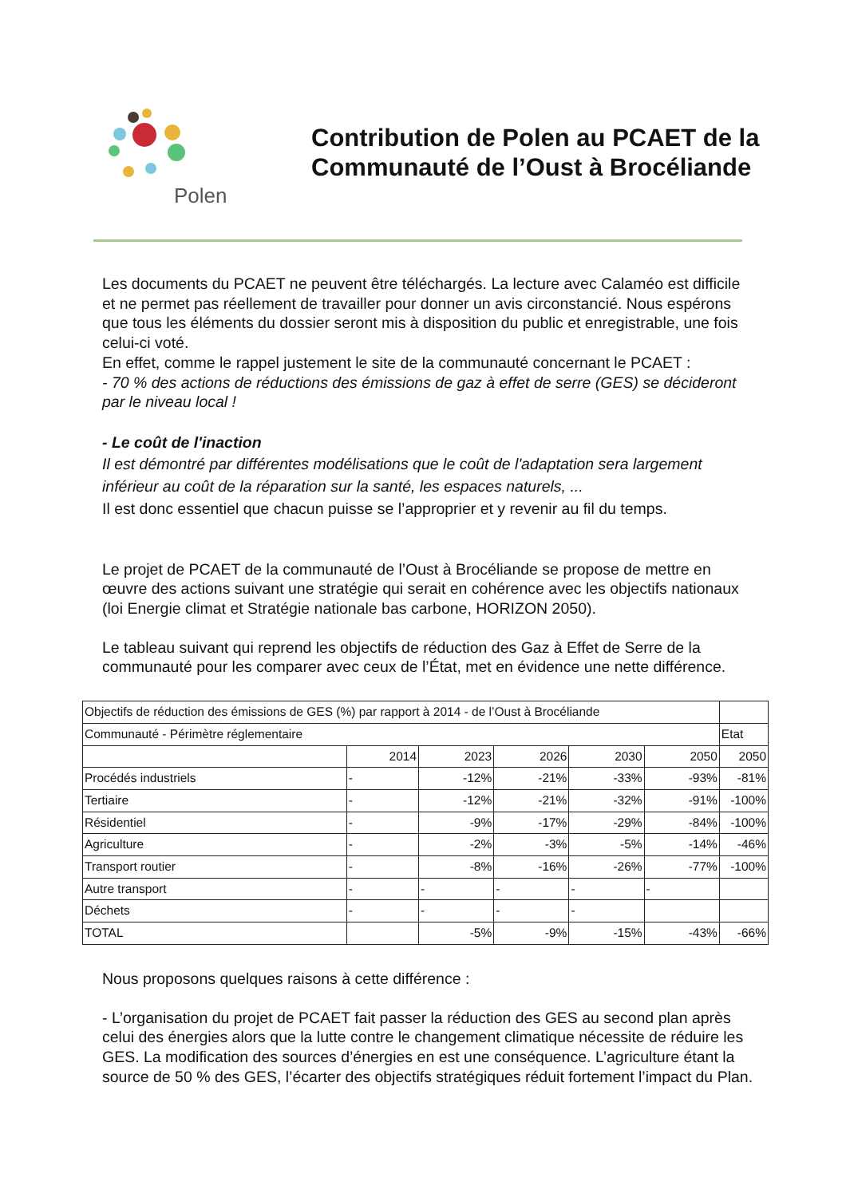Polen
Contribution de Polen au PCAET de la
Communauté de l’Oust à Brocéliande
Les documents du PCAET ne peuvent être téléchargés. La lecture avec Calaméo est difficile et ne permet pas réellement de travailler pour donner un avis circonstancié. Nous espérons que tous les éléments du dossier seront mis à disposition du public et enregistrable, une fois celui-ci voté.
En effet, comme le rappel justement le site de la communauté concernant le PCAET :
- 70 % des actions de réductions des émissions de gaz à effet de serre (GES) se décideront par le niveau local !
- Le coût de l'inaction
Il est démontré par différentes modélisations que le coût de l'adaptation sera largement inférieur au coût de la réparation sur la santé, les espaces naturels, ...
Il est donc essentiel que chacun puisse se l’approprier et y revenir au fil du temps.
Le projet de PCAET de la communauté de l’Oust à Brocéliande se propose de mettre en œuvre des actions suivant une stratégie qui serait en cohérence avec les objectifs nationaux (loi Energie climat et Stratégie nationale bas carbone, HORIZON 2050).
Le tableau suivant qui reprend les objectifs de réduction des Gaz à Effet de Serre de la communauté pour les comparer avec ceux de l’État, met en évidence une nette différence.
| Objectifs de réduction des émissions de GES (%) par rapport à 2014 - de l’Oust à Brocéliande | | | | | | |
| Communauté - Périmètre réglementaire | | | | | | Etat |
| | 2014 | 2023 | 2026 | 2030 | 2050 | 2050 |
| Procédés industriels | - | -12% | -21% | -33% | -93% | -81% |
| Tertiaire | - | -12% | -21% | -32% | -91% | -100% |
| Résidentiel | - | -9% | -17% | -29% | -84% | -100% |
| Agriculture | - | -2% | -3% | -5% | -14% | -46% |
| Transport routier | - | -8% | -16% | -26% | -77% | -100% |
| Autre transport | - | - | - | - | - | |
| Déchets | - | - | - | - | | |
| TOTAL | | -5% | -9% | -15% | -43% | -66% |
Nous proposons quelques raisons à cette différence :
- L’organisation du projet de PCAET fait passer la réduction des GES au second plan après celui des énergies alors que la lutte contre le changement climatique nécessite de réduire les GES. La modification des sources d’énergies en est une conséquence. L’agriculture étant la source de 50 % des GES, l’écarter des objectifs stratégiques réduit fortement l’impact du Plan.